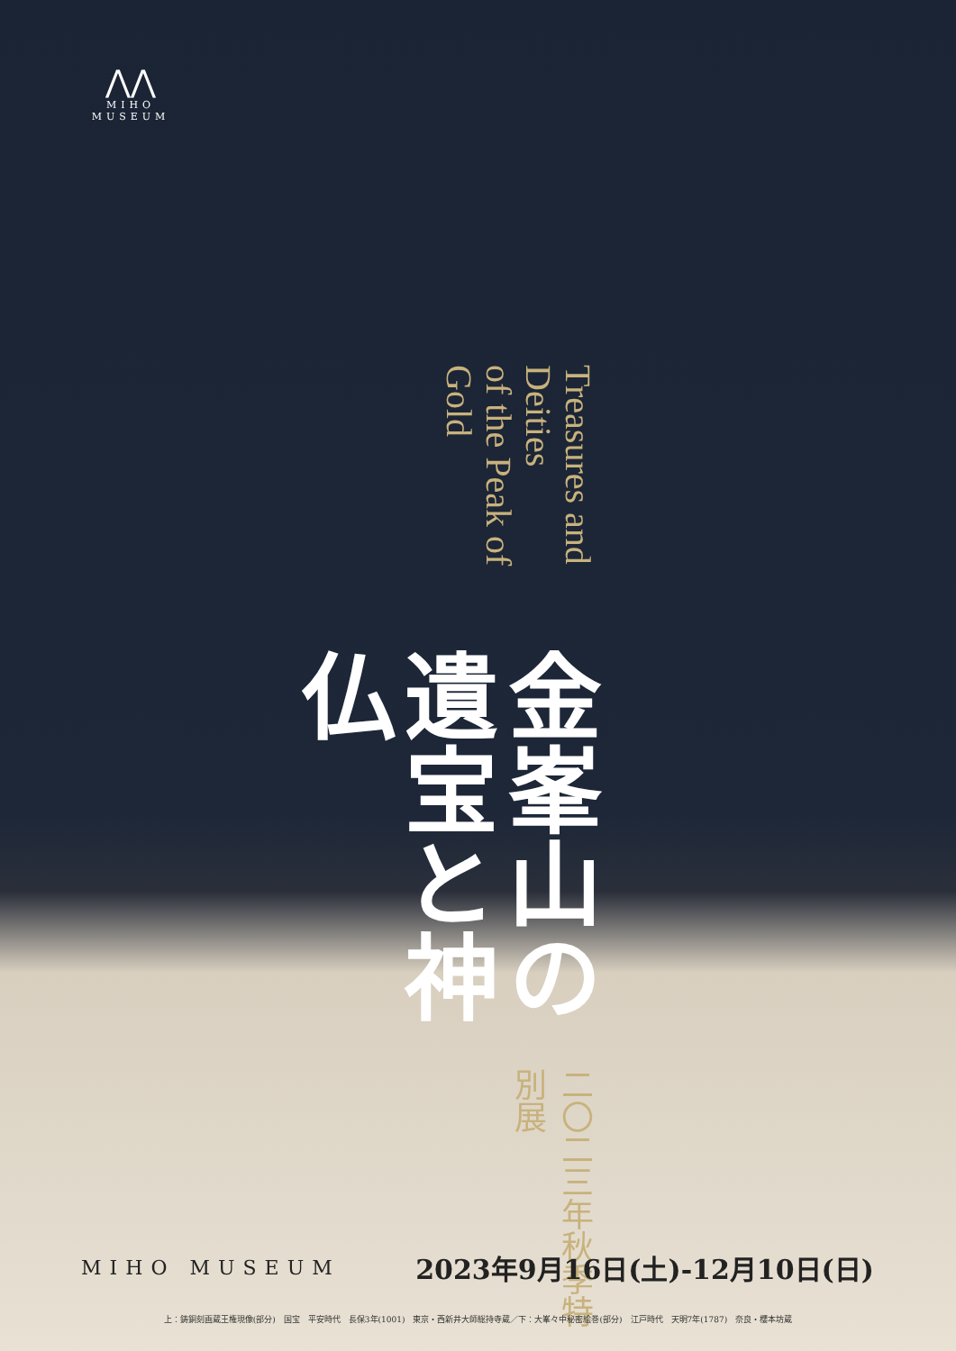⋀⋀
MIHO
MUSEUM
二〇二三年秋季特別展
金峯山の
遺宝と神仏
Treasures and Deities
of the Peak of Gold
MIHO MUSEUM
2023年9月16日(土)-12月10日(日)
上：鋳銅刻画蔵王権現像(部分)　国宝　平安時代　長保3年(1001)　東京・西新井大師総持寺蔵／下：大峯々中秘密絵巻(部分)　江戸時代　天明7年(1787)　奈良・櫻本坊蔵